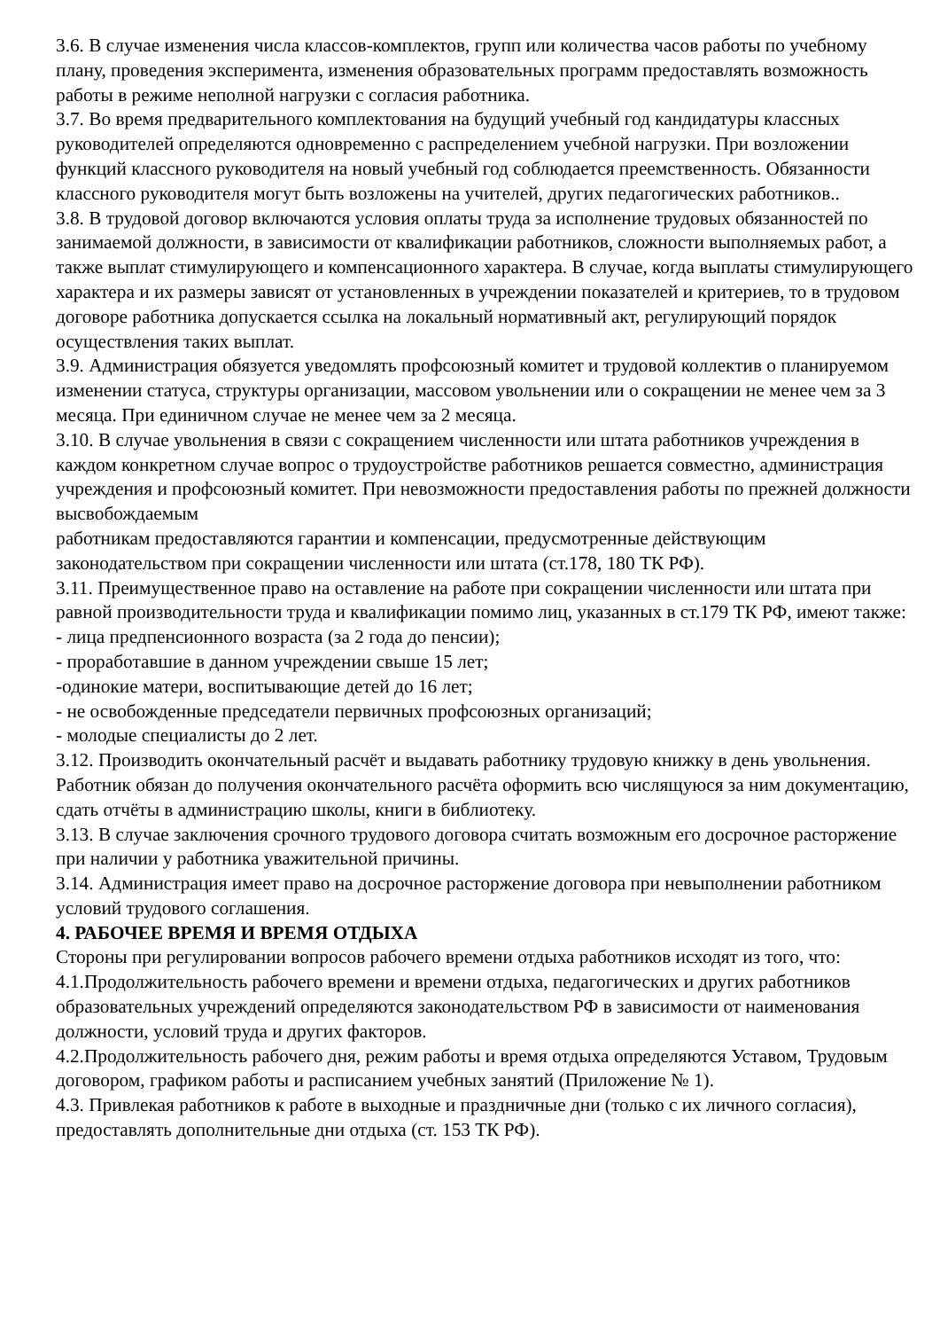3.6. В случае изменения числа классов-комплектов, групп или количества часов работы по учебному плану, проведения эксперимента, изменения образовательных программ предоставлять возможность работы в режиме неполной нагрузки с согласия работника.
3.7. Во время предварительного комплектования на будущий учебный год кандидатуры классных руководителей определяются одновременно с распределением учебной нагрузки. При возложении функций классного руководителя на новый учебный год соблюдается преемственность. Обязанности классного руководителя могут быть возложены на учителей, других педагогических работников..
3.8. В трудовой договор включаются условия оплаты труда за исполнение трудовых обязанностей по занимаемой должности, в зависимости от квалификации работников, сложности выполняемых работ, а также выплат стимулирующего и компенсационного характера. В случае, когда выплаты стимулирующего характера и их размеры зависят от установленных в учреждении показателей и критериев, то в трудовом договоре работника допускается ссылка на локальный нормативный акт, регулирующий порядок осуществления таких выплат.
3.9. Администрация обязуется уведомлять профсоюзный комитет и трудовой коллектив о планируемом изменении статуса, структуры организации, массовом увольнении или о сокращении не менее чем за 3 месяца. При единичном случае не менее чем за 2 месяца.
3.10. В случае увольнения в связи с сокращением численности или штата работников учреждения в каждом конкретном случае вопрос о трудоустройстве работников решается совместно, администрация учреждения и профсоюзный комитет. При невозможности предоставления работы по прежней должности высвобождаемым
работникам предоставляются гарантии и компенсации, предусмотренные действующим законодательством при сокращении численности или штата (ст.178, 180 ТК РФ).
3.11. Преимущественное право на оставление на работе при сокращении численности или штата при равной производительности труда и квалификации помимо лиц, указанных в ст.179 ТК РФ, имеют также:
- лица предпенсионного возраста (за 2 года до пенсии);
- проработавшие в данном учреждении свыше 15 лет;
-одинокие матери, воспитывающие детей до 16 лет;
- не освобожденные председатели первичных профсоюзных организаций;
- молодые специалисты до 2 лет.
3.12. Производить окончательный расчёт и выдавать работнику трудовую книжку в день увольнения. Работник обязан до получения окончательного расчёта оформить всю числящуюся за ним документацию, сдать отчёты в администрацию школы, книги в библиотеку.
3.13. В случае заключения срочного трудового договора считать возможным его досрочное расторжение при наличии у работника уважительной причины.
3.14. Администрация имеет право на досрочное расторжение договора при невыполнении работником условий трудового соглашения.
4. РАБОЧЕЕ ВРЕМЯ И ВРЕМЯ ОТДЫХА
Стороны при регулировании вопросов рабочего времени отдыха работников исходят из того, что:
4.1.Продолжительность рабочего времени и времени отдыха, педагогических и других работников образовательных учреждений определяются законодательством РФ в зависимости от наименования должности, условий труда и других факторов.
4.2.Продолжительность рабочего дня, режим работы и время отдыха определяются Уставом, Трудовым договором, графиком работы и расписанием учебных занятий (Приложение № 1).
4.3. Привлекая работников к работе в выходные и праздничные дни (только с их личного согласия), предоставлять дополнительные дни отдыха (ст. 153 ТК РФ).